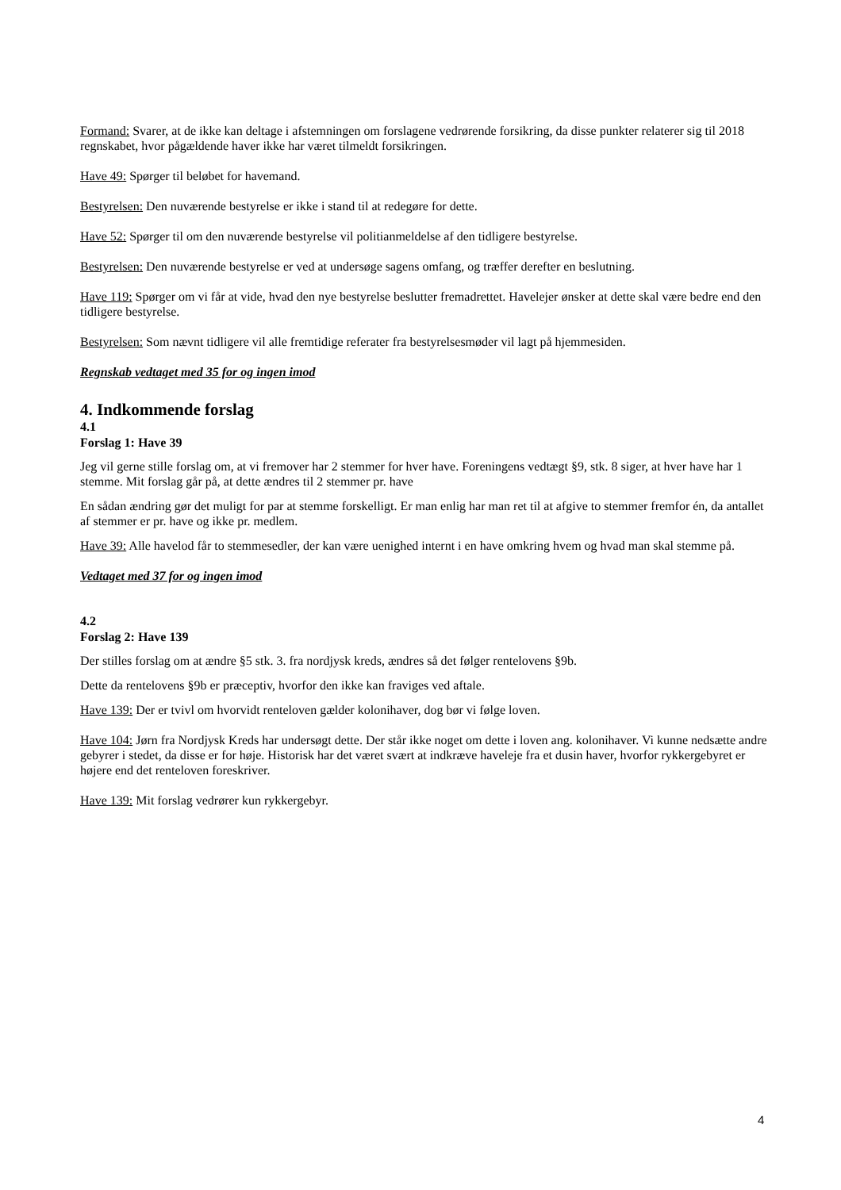Formand: Svarer, at de ikke kan deltage i afstemningen om forslagene vedrørende forsikring, da disse punkter relaterer sig til 2018 regnskabet, hvor pågældende haver ikke har været tilmeldt forsikringen.
Have 49: Spørger til beløbet for havemand.
Bestyrelsen: Den nuværende bestyrelse er ikke i stand til at redegøre for dette.
Have 52: Spørger til om den nuværende bestyrelse vil politianmeldelse af den tidligere bestyrelse.
Bestyrelsen: Den nuværende bestyrelse er ved at undersøge sagens omfang, og træffer derefter en beslutning.
Have 119: Spørger om vi får at vide, hvad den nye bestyrelse beslutter fremadrettet. Havelejer ønsker at dette skal være bedre end den tidligere bestyrelse.
Bestyrelsen: Som nævnt tidligere vil alle fremtidige referater fra bestyrelsesmøder vil lagt på hjemmesiden.
Regnskab vedtaget med 35 for og ingen imod
4. Indkommende forslag
4.1
Forslag 1: Have 39
Jeg vil gerne stille forslag om, at vi fremover har 2 stemmer for hver have. Foreningens vedtægt §9, stk. 8 siger, at hver have har 1 stemme. Mit forslag går på, at dette ændres til 2 stemmer pr. have
En sådan ændring gør det muligt for par at stemme forskelligt. Er man enlig har man ret til at afgive to stemmer fremfor én, da antallet af stemmer er pr. have og ikke pr. medlem.
Have 39: Alle havelod får to stemmesedler, der kan være uenighed internt i en have omkring hvem og hvad man skal stemme på.
Vedtaget med 37 for og ingen imod
4.2
Forslag 2: Have 139
Der stilles forslag om at ændre §5 stk. 3. fra nordjysk kreds, ændres så det følger rentelovens §9b.
Dette da rentelovens §9b er præceptiv, hvorfor den ikke kan fraviges ved aftale.
Have 139: Der er tvivl om hvorvidt renteloven gælder kolonihaver, dog bør vi følge loven.
Have 104: Jørn fra Nordjysk Kreds har undersøgt dette. Der står ikke noget om dette i loven ang. kolonihaver. Vi kunne nedsætte andre gebyrer i stedet, da disse er for høje. Historisk har det været svært at indkræve haveleje fra et dusin haver, hvorfor rykkergebyret er højere end det renteloven foreskriver.
Have 139: Mit forslag vedrører kun rykkergebyr.
4